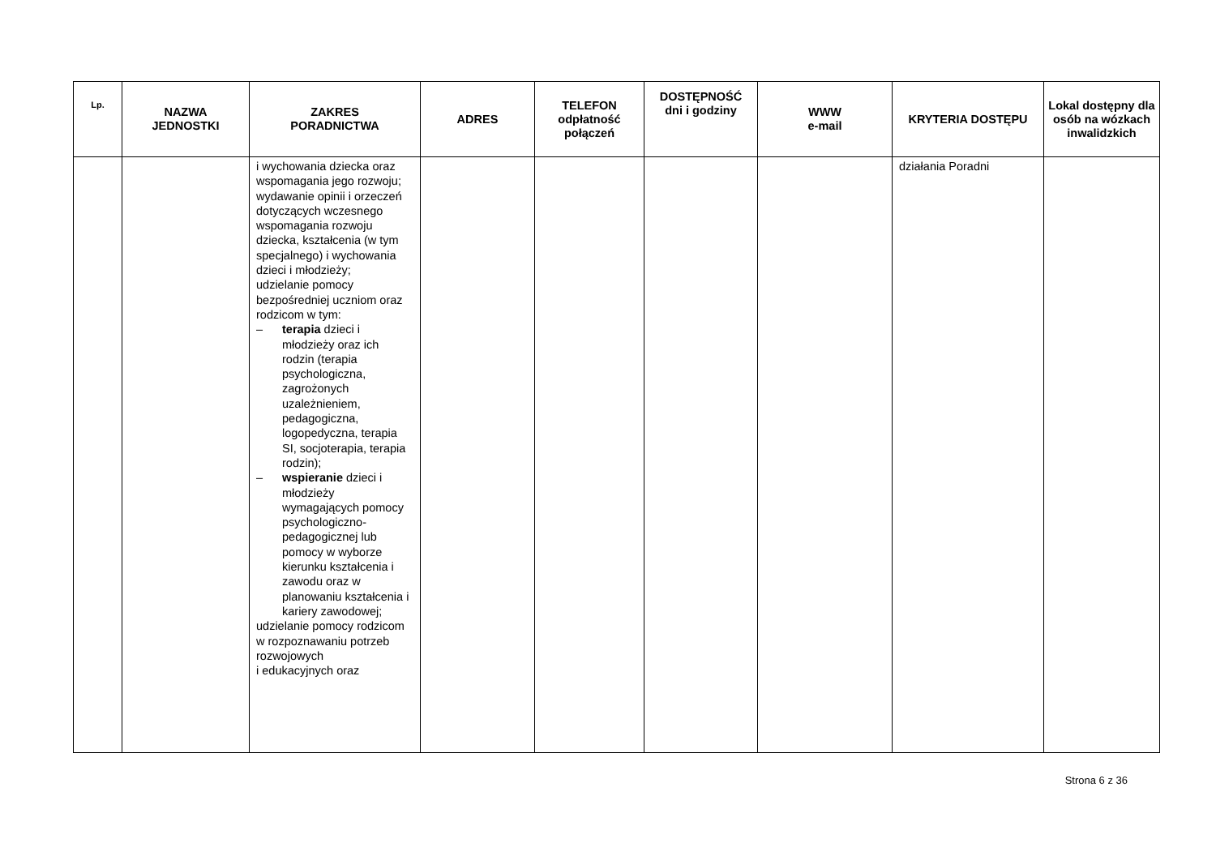| Lp. | NAZWA JEDNOSTKI | ZAKRES PORADNICTWA | ADRES | TELEFON odpłatność połączeń | DOSTĘPNOŚĆ dni i godziny | WWW e-mail | KRYTERIA DOSTĘPU | Lokal dostępny dla osób na wózkach inwalidzkich |
| --- | --- | --- | --- | --- | --- | --- | --- | --- |
| | | i wychowania dziecka oraz wspomagania jego rozwoju; wydawanie opinii i orzeczeń dotyczących wczesnego wspomagania rozwoju dziecka, kształcenia (w tym specjalnego) i wychowania dzieci i młodzieży; udzielanie pomocy bezpośredniej uczniom oraz rodzicom w tym: – terapia dzieci i młodzieży oraz ich rodzin (terapia psychologiczna, zagrożonych uzależnieniem, pedagogiczna, logopedyczna, terapia SI, socjoterapia, terapia rodzin); – wspieranie dzieci i młodzieży wymagających pomocy psychologiczno-pedagogicznej lub pomocy w wyborze kierunku kształcenia i zawodu oraz w planowaniu kształcenia i kariery zawodowej; udzielanie pomocy rodzicom w rozpoznawaniu potrzeb rozwojowych i edukacyjnych oraz | | | | | działania Poradni | |
Strona 6 z 36